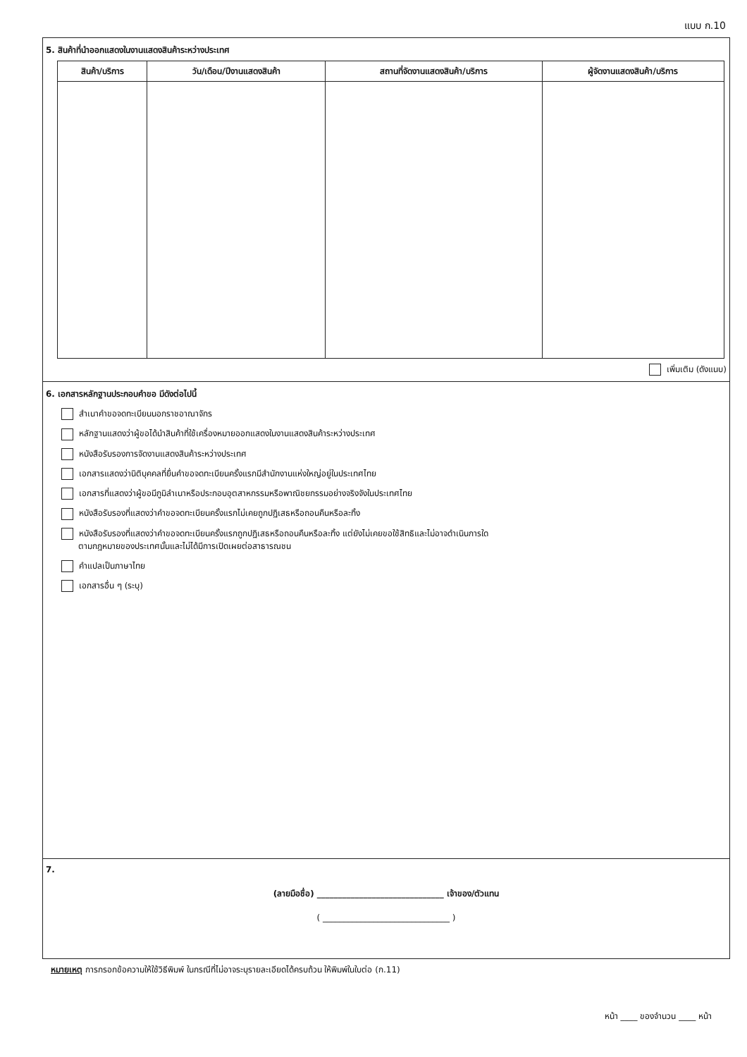แบบ ก.10
5. สินค้าที่นำออกแสดงในงานแสดงสินค้าระหว่างประเทศ
| สินค้า/บริการ | วัน/เดือน/ปีงานแสดงสินค้า | สถานที่จัดงานแสดงสินค้า/บริการ | ผู้จัดงานแสดงสินค้า/บริการ |
| --- | --- | --- | --- |
เพิ่มเติม (ดังแนบ)
6. เอกสารหลักฐานประกอบคำขอ มีดังต่อไปนี้
สำเนาคำขอจดทะเบียนนอกราชอาณาจักร
หลักฐานแสดงว่าผู้ขอได้นำสินค้าที่ใช้เครื่องหมายออกแสดงในงานแสดงสินค้าระหว่างประเทศ
หนังสือรับรองการจัดงานแสดงสินค้าระหว่างประเทศ
เอกสารแสดงว่านิติบุคคลที่ยื่นคำขอจดทะเบียนครั้งแรกมีสำนักงานแห่งใหญ่อยู่ในประเทศไทย
เอกสารที่แสดงว่าผู้ขอมีภูมิลำเนาหรือประกอบอุตสาหกรรมหรือพาณิชยกรรมอย่างจริงจังในประเทศไทย
หนังสือรับรองที่แสดงว่าคำขอจดทะเบียนครั้งแรกไม่เคยถูกปฏิเสธหรือถอนคืนหรือละทิ้ง
หนังสือรับรองที่แสดงว่าคำขอจดทะเบียนครั้งแรกถูกปฏิเสธหรือถอนคืนหรือละทิ้ง แต่ยังไม่เคยขอใช้สิทธิและไม่อาจดำเนินการใด
ตามกฎหมายของประเทศนั้นและไม่ได้มีการเปิดเผยต่อสาธารณชน
คำแปลเป็นภาษาไทย
เอกสารอื่น ๆ (ระบุ)
7.
(ลายมือชื่อ) ______________________________ เจ้าของ/ตัวแทน
( ______________________________ )
หมายเหตุ การกรอกข้อความให้ใช้วิธีพิมพ์ ในกรณีที่ไม่อาจระบุรายละเอียดได้ครบถ้วน ให้พิมพ์ในใบต่อ (ก.11)
หน้า ____ ของจำนวน ____ หน้า